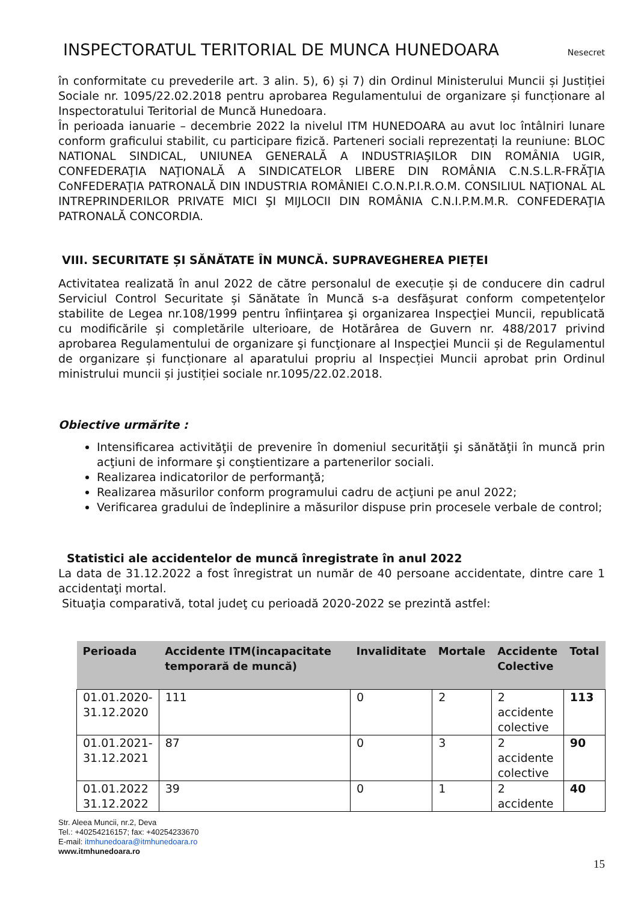INSPECTORATUL TERITORIAL DE MUNCA HUNEDOARA
Nesecret
în conformitate cu prevederile art. 3 alin. 5), 6) și 7) din Ordinul Ministerului Muncii și Justiției Sociale nr. 1095/22.02.2018 pentru aprobarea Regulamentului de organizare și funcționare al Inspectoratului Teritorial de Muncă Hunedoara.
În perioada ianuarie – decembrie 2022 la nivelul ITM HUNEDOARA au avut loc întâlniri lunare conform graficului stabilit, cu participare fizică. Parteneri sociali reprezentați la reuniune: BLOC NATIONAL SINDICAL, UNIUNEA GENERALĂ A INDUSTRIAŞILOR DIN ROMÂNIA UGIR, CONFEDERAŢIA NAŢIONALĂ A SINDICATELOR LIBERE DIN ROMÂNIA C.N.S.L.R-FRĂŢIA CoNFEDERAŢIA PATRONALĂ DIN INDUSTRIA ROMÂNIEI C.O.N.P.I.R.O.M. CONSILIUL NAŢIONAL AL INTREPRINDERILOR PRIVATE MICI ŞI MIJLOCII DIN ROMÂNIA C.N.I.P.M.M.R. CONFEDERAŢIA PATRONALĂ CONCORDIA.
VIII. SECURITATE ȘI SĂNĂTATE ÎN MUNCĂ. SUPRAVEGHEREA PIEȚEI
Activitatea realizată în anul 2022 de către personalul de execuție și de conducere din cadrul Serviciul Control Securitate și Sănătate în Muncă s-a desfăşurat conform competenţelor stabilite de Legea nr.108/1999 pentru înfiinţarea şi organizarea Inspecţiei Muncii, republicată cu modificările și completările ulterioare, de Hotărârea de Guvern nr. 488/2017 privind aprobarea Regulamentului de organizare şi funcţionare al Inspecţiei Muncii și de Regulamentul de organizare și funcționare al aparatului propriu al Inspecției Muncii aprobat prin Ordinul ministrului muncii și justiției sociale nr.1095/22.02.2018.
Obiective urmărite :
Intensificarea activităţii de prevenire în domeniul securităţii şi sănătăţii în muncă prin acţiuni de informare şi conştientizare a partenerilor sociali.
Realizarea indicatorilor de performanţă;
Realizarea măsurilor conform programului cadru de acţiuni pe anul 2022;
Verificarea gradului de îndeplinire a măsurilor dispuse prin procesele verbale de control;
Statistici ale accidentelor de muncă înregistrate în anul 2022
La data de 31.12.2022 a fost înregistrat un număr de 40 persoane accidentate, dintre care 1 accidentaţi mortal.
Situaţia comparativă, total judeţ cu perioadă 2020-2022 se prezintă astfel:
| Perioada | Accidente ITM(incapacitate temporară de muncă) | Invaliditate | Mortale | Accidente Colective | Total |
| --- | --- | --- | --- | --- | --- |
| 01.01.2020- 31.12.2020 | 111 | 0 | 2 | 2 accidente colective | 113 |
| 01.01.2021- 31.12.2021 | 87 | 0 | 3 | 2 accidente colective | 90 |
| 01.01.2022 31.12.2022 | 39 | 0 | 1 | 2 accidente | 40 |
Str. Aleea Muncii, nr.2, Deva
Tel.: +40254216157; fax: +40254233670
E-mail: itmhunedoara@itmhunedoara.ro
www.itmhunedoara.ro
15